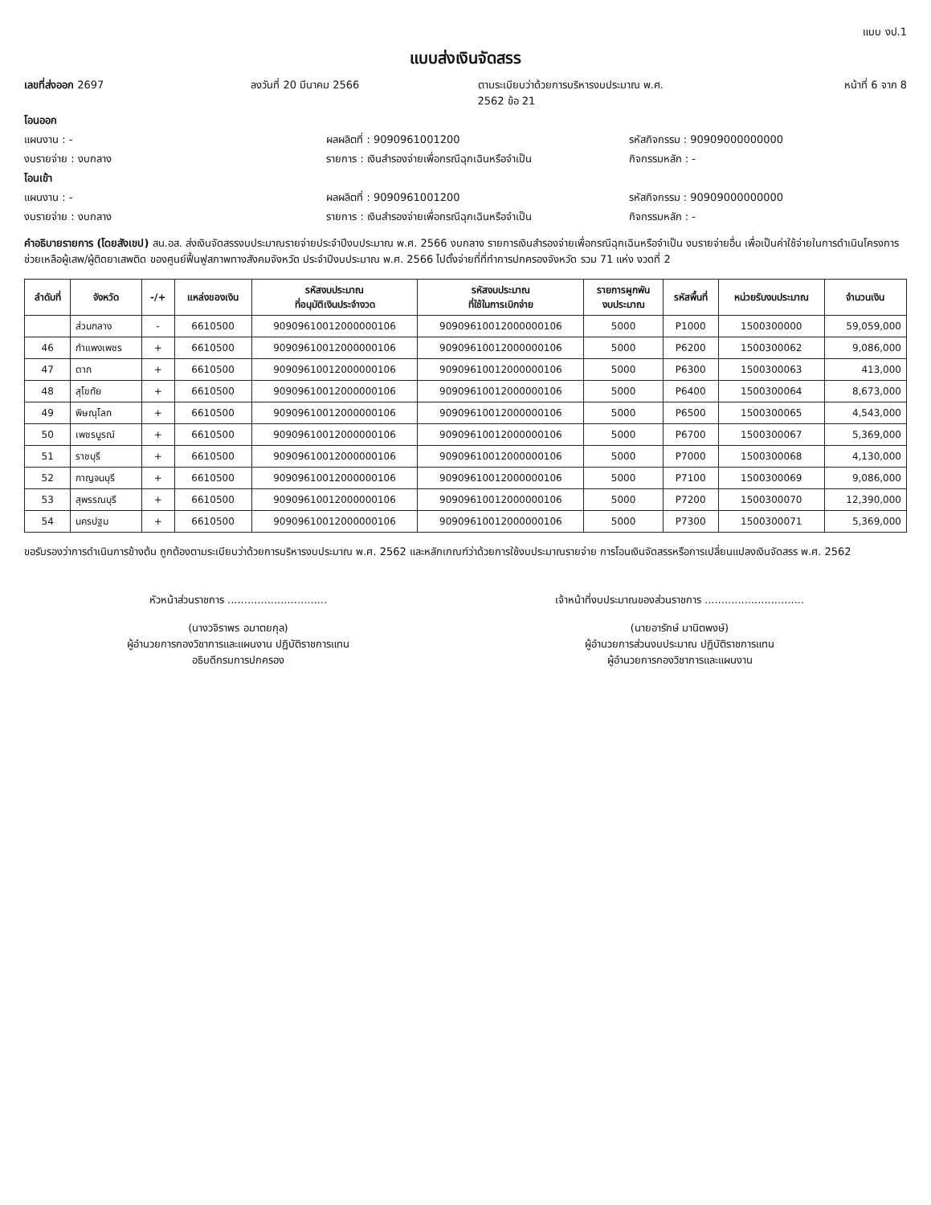แบบ งป.1
แบบส่งเงินจัดสรร
เลขที่ส่งออก 2697 ลงวันที่ 20 มีนาคม 2566 ตามระเบียบว่าด้วยการบริหารงบประมาณ พ.ศ. 2562 ข้อ 21
หน้าที่ 6 จาก 8
โอนออก
แผนงาน : - ผลผลิตที่ : 9090961001200 รหัสกิจกรรม : 90909000000000
งบรายจ่าย : งบกลาง รายการ : เงินสำรองจ่ายเพื่อกรณีฉุกเฉินหรือจำเป็น
กิจกรรมหลัก : -
โอนเข้า
แผนงาน : - ผลผลิตที่ : 9090961001200 รหัสกิจกรรม : 90909000000000
งบรายจ่าย : งบกลาง รายการ : เงินสำรองจ่ายเพื่อกรณีฉุกเฉินหรือจำเป็น
กิจกรรมหลัก : -
คำอธิบายรายการ (โดยสังเขป) สน.อส. ส่งเงินจัดสรรงบประมาณรายจ่ายประจำปีงบประมาณ พ.ศ. 2566 งบกลาง รายการเงินสำรองจ่ายเพื่อกรณีฉุกเฉินหรือจำเป็น งบรายจ่ายอื่น เพื่อเป็นค่าใช้จ่ายในการดำเนินโครงการช่วยเหลือผู้เสพ/ผู้ติดยาเสพติด ของศูนย์ฟื้นฟูสภาพทางสังคมจังหวัด ประจำปีงบประมาณ พ.ศ. 2566 ไปตั้งจ่ายที่ที่ทำการปกครองจังหวัด รวม 71 แห่ง งวดที่ 2
| ลำดับที่ | จังหวัด | -/+ | แหล่งของเงิน | รหัสงบประมาณ ที่อนุมัติเงินประจำงวด | รหัสงบประมาณ ที่ใช้ในการเบิกจ่าย | รายการผูกพัน งบประมาณ | รหัสพื้นที่ | หน่วยรับงบประมาณ | จำนวนเงิน |
| --- | --- | --- | --- | --- | --- | --- | --- | --- | --- |
| | ส่วนกลาง | - | 6610500 | 90909610012000000106 | 90909610012000000106 | 5000 | P1000 | 1500300000 | 59,059,000 |
| 46 | กำแพงเพชร | + | 6610500 | 90909610012000000106 | 90909610012000000106 | 5000 | P6200 | 1500300062 | 9,086,000 |
| 47 | ตาก | + | 6610500 | 90909610012000000106 | 90909610012000000106 | 5000 | P6300 | 1500300063 | 413,000 |
| 48 | สุโขทัย | + | 6610500 | 90909610012000000106 | 90909610012000000106 | 5000 | P6400 | 1500300064 | 8,673,000 |
| 49 | พิษณุโลก | + | 6610500 | 90909610012000000106 | 90909610012000000106 | 5000 | P6500 | 1500300065 | 4,543,000 |
| 50 | เพชรบูรณ์ | + | 6610500 | 90909610012000000106 | 90909610012000000106 | 5000 | P6700 | 1500300067 | 5,369,000 |
| 51 | ราชบุรี | + | 6610500 | 90909610012000000106 | 90909610012000000106 | 5000 | P7000 | 1500300068 | 4,130,000 |
| 52 | กาญจนบุรี | + | 6610500 | 90909610012000000106 | 90909610012000000106 | 5000 | P7100 | 1500300069 | 9,086,000 |
| 53 | สุพรรณบุรี | + | 6610500 | 90909610012000000106 | 90909610012000000106 | 5000 | P7200 | 1500300070 | 12,390,000 |
| 54 | นครปฐม | + | 6610500 | 90909610012000000106 | 90909610012000000106 | 5000 | P7300 | 1500300071 | 5,369,000 |
ขอรับรองว่าการดำเนินการข้างต้น ถูกต้องตามระเบียบว่าด้วยการบริหารงบประมาณ พ.ศ. 2562 และหลักเกณฑ์ว่าด้วยการใช้งบประมาณรายจ่าย การโอนเงินจัดสรรหรือการเปลี่ยนแปลงเงินจัดสรร พ.ศ. 2562
หัวหน้าส่วนราชการ ..............................
(นางวจิราพร อมาตยกุล)
ผู้อำนวยการกองวิชาการและแผนงาน ปฏิบัติราชการแทน
อธิบดีกรมการปกครอง
เจ้าหน้าที่งบประมาณของส่วนราชการ ..............................
(นายอารักษ์ มานิตพงษ์)
ผู้อำนวยการส่วนงบประมาณ ปฏิบัติราชการแทน
ผู้อำนวยการกองวิชาการและแผนงาน